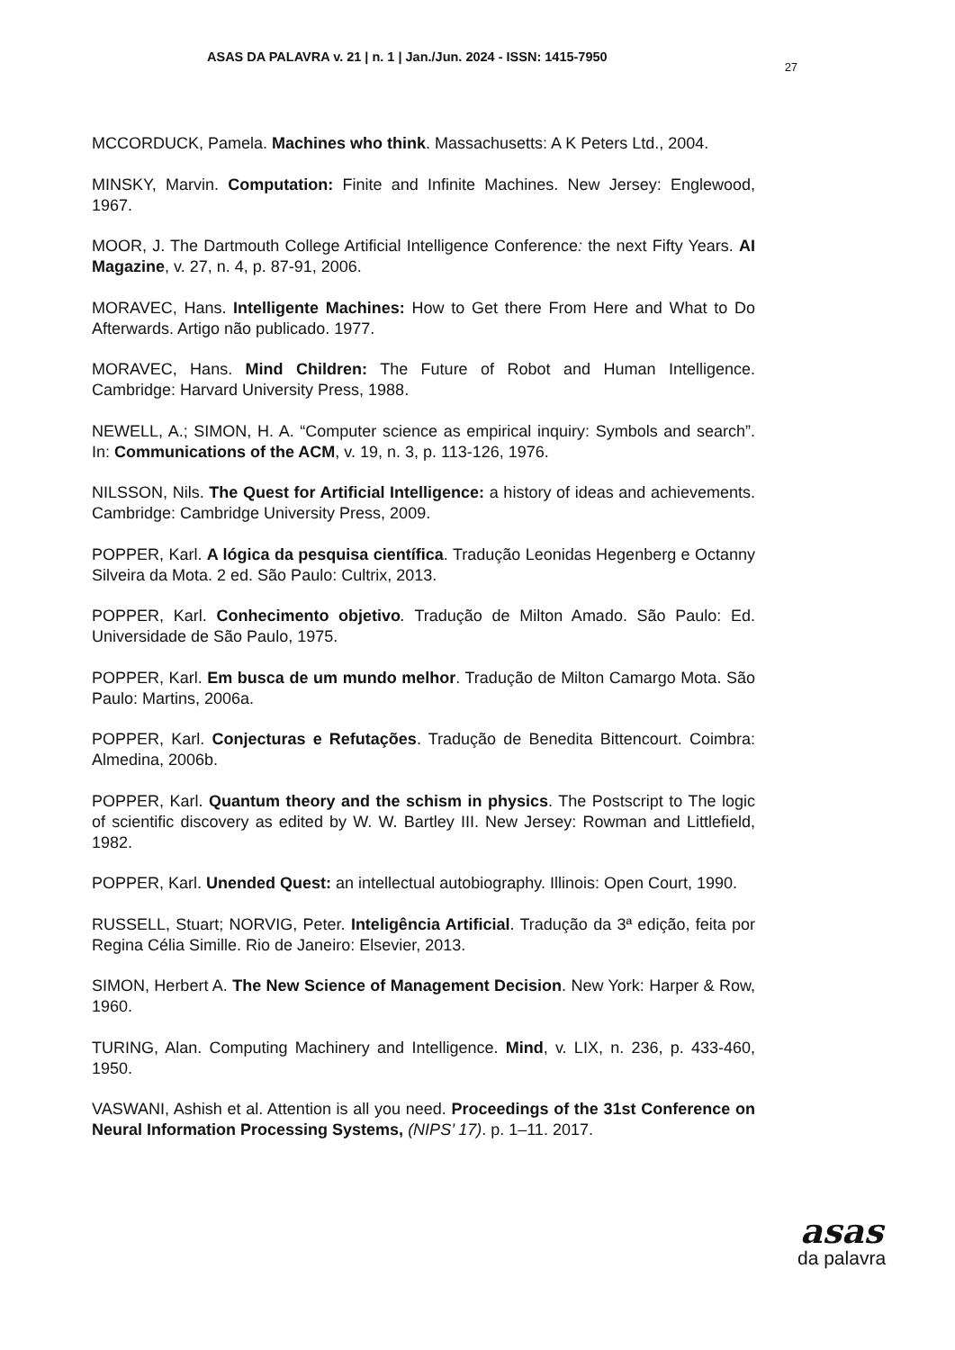ASAS DA PALAVRA v. 21 | n. 1 | Jan./Jun. 2024 - ISSN: 1415-7950
27
MCCORDUCK, Pamela. Machines who think. Massachusetts: A K Peters Ltd., 2004.
MINSKY, Marvin. Computation: Finite and Infinite Machines. New Jersey: Englewood, 1967.
MOOR, J. The Dartmouth College Artificial Intelligence Conference: the next Fifty Years. AI Magazine, v. 27, n. 4, p. 87-91, 2006.
MORAVEC, Hans. Intelligente Machines: How to Get there From Here and What to Do Afterwards. Artigo não publicado. 1977.
MORAVEC, Hans. Mind Children: The Future of Robot and Human Intelligence. Cambridge: Harvard University Press, 1988.
NEWELL, A.; SIMON, H. A. “Computer science as empirical inquiry: Symbols and search”. In: Communications of the ACM, v. 19, n. 3, p. 113-126, 1976.
NILSSON, Nils. The Quest for Artificial Intelligence: a history of ideas and achievements. Cambridge: Cambridge University Press, 2009.
POPPER, Karl. A lógica da pesquisa científica. Tradução Leonidas Hegenberg e Octanny Silveira da Mota. 2 ed. São Paulo: Cultrix, 2013.
POPPER, Karl. Conhecimento objetivo. Tradução de Milton Amado. São Paulo: Ed. Universidade de São Paulo, 1975.
POPPER, Karl. Em busca de um mundo melhor. Tradução de Milton Camargo Mota. São Paulo: Martins, 2006a.
POPPER, Karl. Conjecturas e Refutações. Tradução de Benedita Bittencourt. Coimbra: Almedina, 2006b.
POPPER, Karl. Quantum theory and the schism in physics. The Postscript to The logic of scientific discovery as edited by W. W. Bartley III. New Jersey: Rowman and Littlefield, 1982.
POPPER, Karl. Unended Quest: an intellectual autobiography. Illinois: Open Court, 1990.
RUSSELL, Stuart; NORVIG, Peter. Inteligência Artificial. Tradução da 3ª edição, feita por Regina Célia Simille. Rio de Janeiro: Elsevier, 2013.
SIMON, Herbert A. The New Science of Management Decision. New York: Harper & Row, 1960.
TURING, Alan. Computing Machinery and Intelligence. Mind, v. LIX, n. 236, p. 433-460, 1950.
VASWANI, Ashish et al. Attention is all you need. Proceedings of the 31st Conference on Neural Information Processing Systems, (NIPS’ 17). p. 1–11. 2017.
asas
da palavra